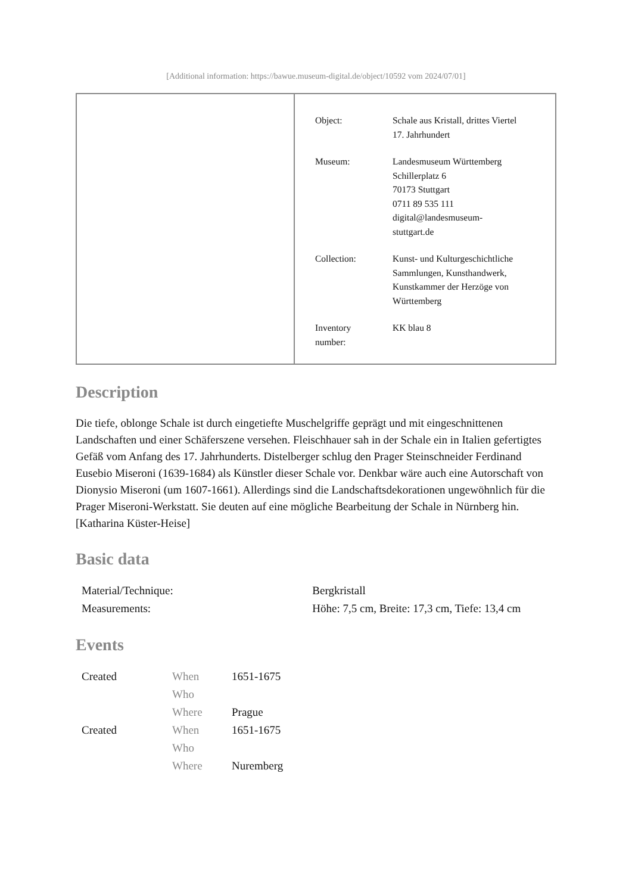[Additional information: https://bawue.museum-digital.de/object/10592 vom 2024/07/01]
| Object: | Schale aus Kristall, drittes Viertel 17. Jahrhundert |
| Museum: | Landesmuseum Württemberg Schillerplatz 6 70173 Stuttgart 0711 89 535 111 digital@landesmuseum- stuttgart.de |
| Collection: | Kunst- und Kulturgeschichtliche Sammlungen, Kunsthandwerk, Kunstkammer der Herzöge von Württemberg |
| Inventory number: | KK blau 8 |
Description
Die tiefe, oblonge Schale ist durch eingetiefte Muschelgriffe geprägt und mit eingeschnittenen Landschaften und einer Schäferszene versehen. Fleischhauer sah in der Schale ein in Italien gefertigtes Gefäß vom Anfang des 17. Jahrhunderts. Distelberger schlug den Prager Steinschneider Ferdinand Eusebio Miseroni (1639-1684) als Künstler dieser Schale vor. Denkbar wäre auch eine Autorschaft von Dionysio Miseroni (um 1607-1661). Allerdings sind die Landschaftsdekorationen ungewöhnlich für die Prager Miseroni-Werkstatt. Sie deuten auf eine mögliche Bearbeitung der Schale in Nürnberg hin.
[Katharina Küster-Heise]
Basic data
| Material/Technique: | Bergkristall |
| Measurements: | Höhe: 7,5 cm, Breite: 17,3 cm, Tiefe: 13,4 cm |
Events
| Created | When | 1651-1675 |
| | Who | |
| | Where | Prague |
| Created | When | 1651-1675 |
| | Who | |
| | Where | Nuremberg |